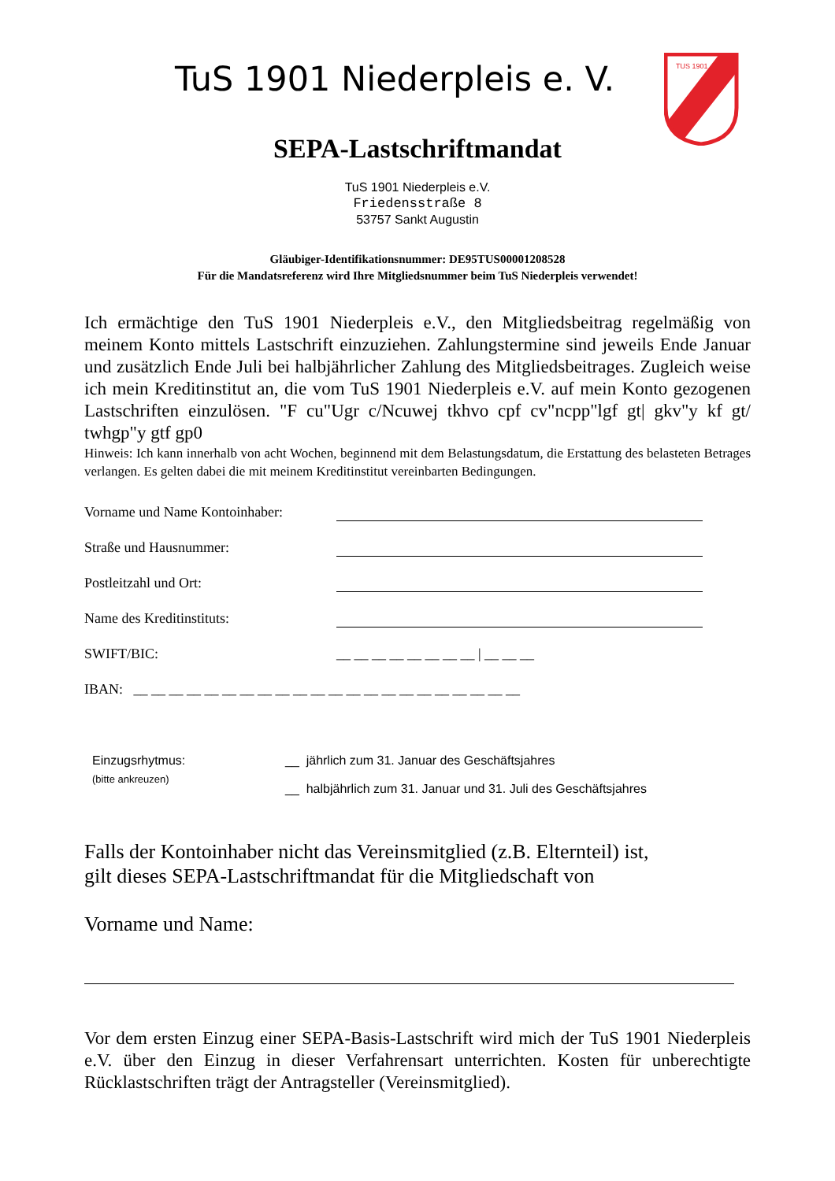TUS 1901
TuS 1901 Niederpleis e. V.
SEPA-Lastschriftmandat
TuS 1901 Niederpleis e.V.
Friedensstraße 8
53757 Sankt Augustin
Gläubiger-Identifikationsnummer: DE95TUS00001208528
Für die Mandatsreferenz wird Ihre Mitgliedsnummer beim TuS Niederpleis verwendet!
Ich ermächtige den TuS 1901 Niederpleis e.V., den Mitgliedsbeitrag regelmäßig von meinem Konto mittels Lastschrift einzuziehen. Zahlungstermine sind jeweils Ende Januar und zusätzlich Ende Juli bei halbjährlicher Zahlung des Mitgliedsbeitrages. Zugleich weise ich mein Kreditinstitut an, die vom TuS 1901 Niederpleis e.V. auf mein Konto gezogenen Lastschriften einzulösen. "F cu"Ugr c/Ncuwej tkhvo cpf cv"ncpp"lgf gt| gkv"y kf gt/ twhgp"y gtf gp0
Hinweis: Ich kann innerhalb von acht Wochen, beginnend mit dem Belastungsdatum, die Erstattung des belasteten Betrages verlangen. Es gelten dabei die mit meinem Kreditinstitut vereinbarten Bedingungen.
Vorname und Name Kontoinhaber:
Straße und Hausnummer:
Postleitzahl und Ort:
Name des Kreditinstituts:
SWIFT/BIC: __ __ __ __ __ __ __ __ | __ __ __
IBAN: __ __ __ __ __ __ __ __ __ __ __ __ __ __ __ __ __ __ __ __ __ __
Einzugsrhytmus:
(bitte ankreuzen)
__ jährlich zum 31. Januar des Geschäftsjahres
__ halbjährlich zum 31. Januar und 31. Juli des Geschäftsjahres
Falls der Kontoinhaber nicht das Vereinsmitglied (z.B. Elternteil) ist,
gilt dieses SEPA-Lastschriftmandat für die Mitgliedschaft von
Vorname und Name:
Vor dem ersten Einzug einer SEPA-Basis-Lastschrift wird mich der TuS 1901 Niederpleis e.V. über den Einzug in dieser Verfahrensart unterrichten. Kosten für unberechtigte Rücklastschriften trägt der Antragsteller (Vereinsmitglied).